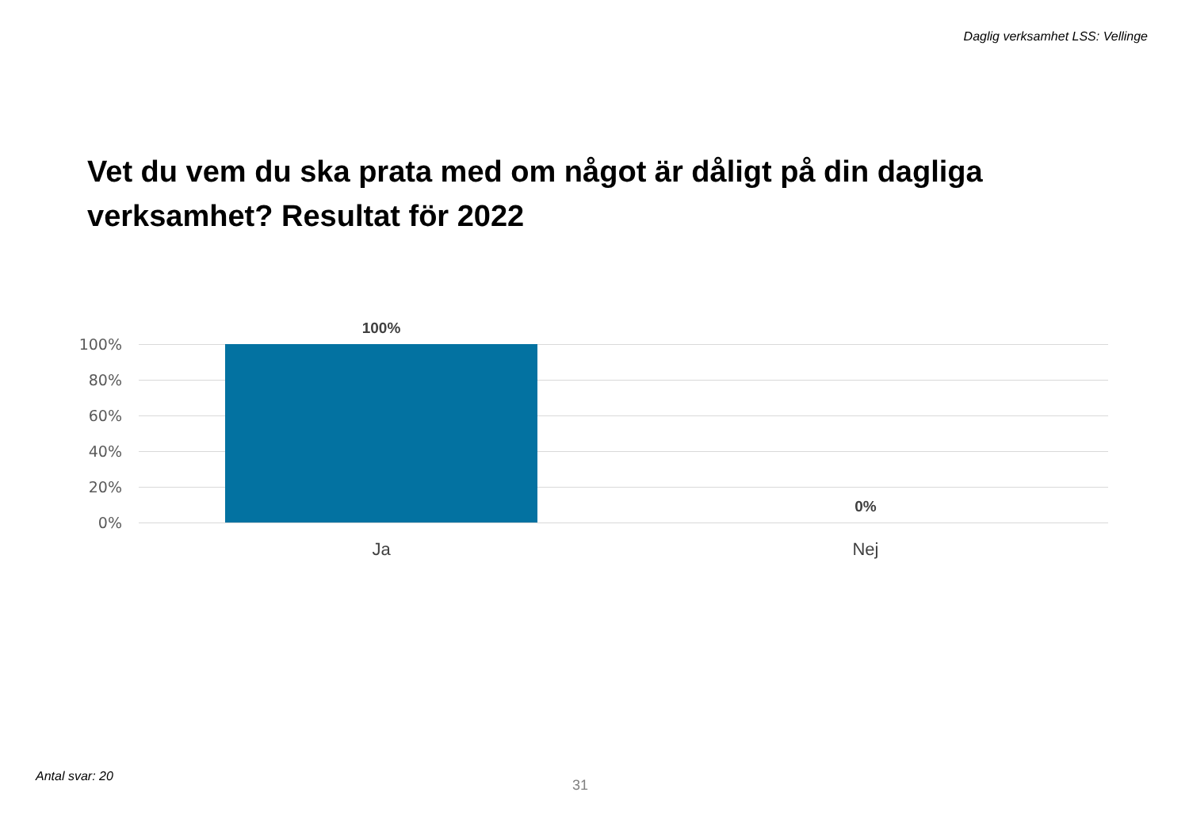Daglig verksamhet LSS: Vellinge
Vet du vem du ska prata med om något är dåligt på din dagliga verksamhet? Resultat för 2022
100%
100%
80%
60%
40%
20%
0%
0%
Ja Nej
Antal svar: 20
31